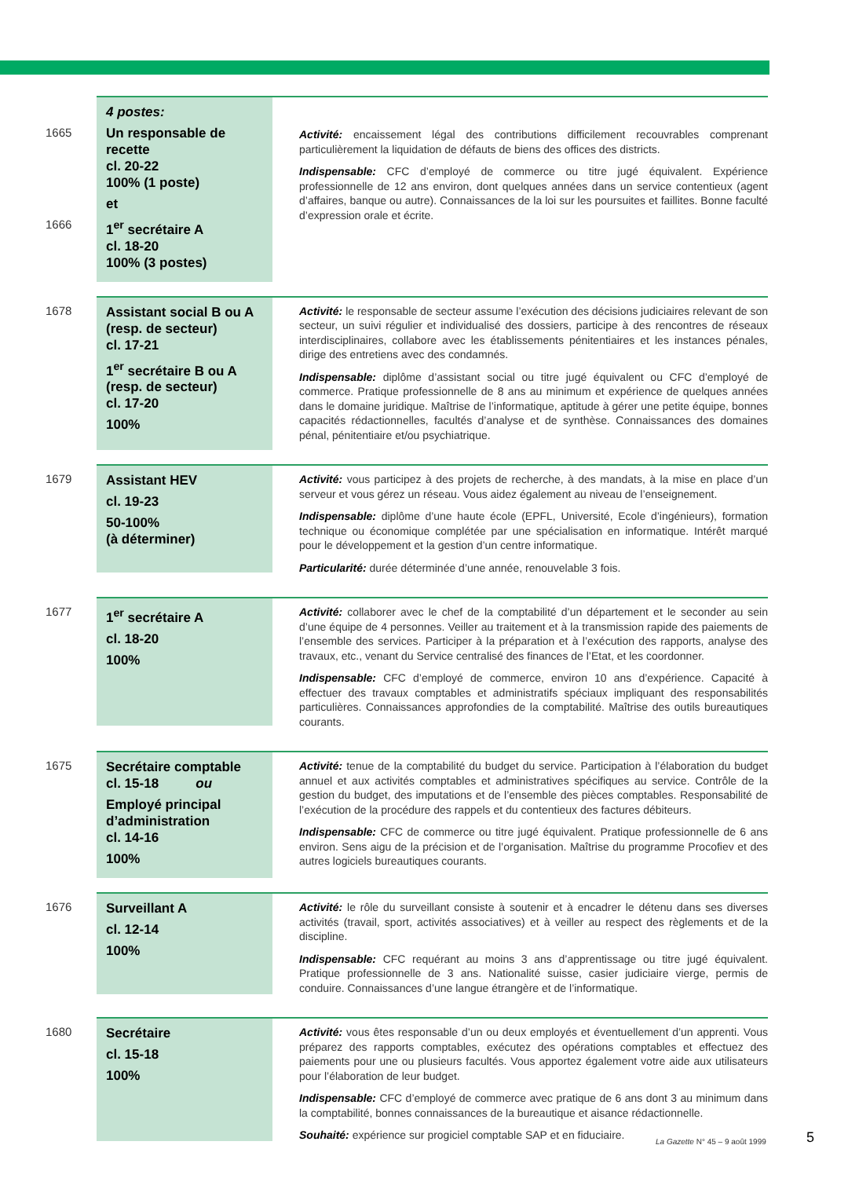1665
1666
4 postes:
Un responsable de recette
cl. 20-22
100% (1 poste)
et
1<sup>er</sup> secrétaire A
cl. 18-20
100% (3 postes)
Activité: encaissement légal des contributions difficilement recouvrables comprenant particulièrement la liquidation de défauts de biens des offices des districts.
Indispensable: CFC d’employé de commerce ou titre jugé équivalent. Expérience professionnelle de 12 ans environ, dont quelques années dans un service contentieux (agent d’affaires, banque ou autre). Connaissances de la loi sur les poursuites et faillites. Bonne faculté d’expression orale et écrite.
1678
Assistant social B ou A
(resp. de secteur)
cl. 17-21
1<sup>er</sup> secrétaire B ou A
(resp. de secteur)
cl. 17-20
100%
Activité: le responsable de secteur assume l’exécution des décisions judiciaires relevant de son secteur, un suivi régulier et individualisé des dossiers, participe à des rencontres de réseaux interdisciplinaires, collabore avec les établissements pénitentiaires et les instances pénales, dirige des entretiens avec des condamnés.
Indispensable: diplôme d’assistant social ou titre jugé équivalent ou CFC d’employé de commerce. Pratique professionnelle de 8 ans au minimum et expérience de quelques années dans le domaine juridique. Maîtrise de l’informatique, aptitude à gérer une petite équipe, bonnes capacités rédactionnelles, facultés d’analyse et de synthèse. Connaissances des domaines pénal, pénitentiaire et/ou psychiatrique.
1679
Assistant HEV
cl. 19-23
50-100%
(à déterminer)
Activité: vous participez à des projets de recherche, à des mandats, à la mise en place d’un serveur et vous gérez un réseau. Vous aidez également au niveau de l’enseignement.
Indispensable: diplôme d’une haute école (EPFL, Université, Ecole d’ingénieurs), formation technique ou économique complétée par une spécialisation en informatique. Intérêt marqué pour le développement et la gestion d’un centre informatique.
Particularité: durée déterminée d’une année, renouvelable 3 fois.
1677
1<sup>er</sup> secrétaire A
cl. 18-20
100%
Activité: collaborer avec le chef de la comptabilité d’un département et le seconder au sein d’une équipe de 4 personnes. Veiller au traitement et à la transmission rapide des paiements de l’ensemble des services. Participer à la préparation et à l’exécution des rapports, analyse des travaux, etc., venant du Service centralisé des finances de l’Etat, et les coordonner.
Indispensable: CFC d’employé de commerce, environ 10 ans d’expérience. Capacité à effectuer des travaux comptables et administratifs spéciaux impliquant des responsabilités particulières. Connaissances approfondies de la comptabilité. Maîtrise des outils bureautiques courants.
1675
Secrétaire comptable
cl. 15-18 ou
Employé principal d’administration
cl. 14-16
100%
Activité: tenue de la comptabilité du budget du service. Participation à l’élaboration du budget annuel et aux activités comptables et administratives spécifiques au service. Contrôle de la gestion du budget, des imputations et de l’ensemble des pièces comptables. Responsabilité de l’exécution de la procédure des rappels et du contentieux des factures débiteurs.
Indispensable: CFC de commerce ou titre jugé équivalent. Pratique professionnelle de 6 ans environ. Sens aigu de la précision et de l’organisation. Maîtrise du programme Procofiev et des autres logiciels bureautiques courants.
1676
Surveillant A
cl. 12-14
100%
Activité: le rôle du surveillant consiste à soutenir et à encadrer le détenu dans ses diverses activités (travail, sport, activités associatives) et à veiller au respect des règlements et de la discipline.
Indispensable: CFC requérant au moins 3 ans d’apprentissage ou titre jugé équivalent. Pratique professionnelle de 3 ans. Nationalité suisse, casier judiciaire vierge, permis de conduire. Connaissances d’une langue étrangère et de l’informatique.
1680
Secrétaire
cl. 15-18
100%
Activité: vous êtes responsable d’un ou deux employés et éventuellement d’un apprenti. Vous préparez des rapports comptables, exécutez des opérations comptables et effectuez des paiements pour une ou plusieurs facultés. Vous apportez également votre aide aux utilisateurs pour l’élaboration de leur budget.
Indispensable: CFC d’employé de commerce avec pratique de 6 ans dont 3 au minimum dans la comptabilité, bonnes connaissances de la bureautique et aisance rédactionnelle.
Souhaité: expérience sur progiciel comptable SAP et en fiduciaire.
La Gazette N° 45 – 9 août 1999 5